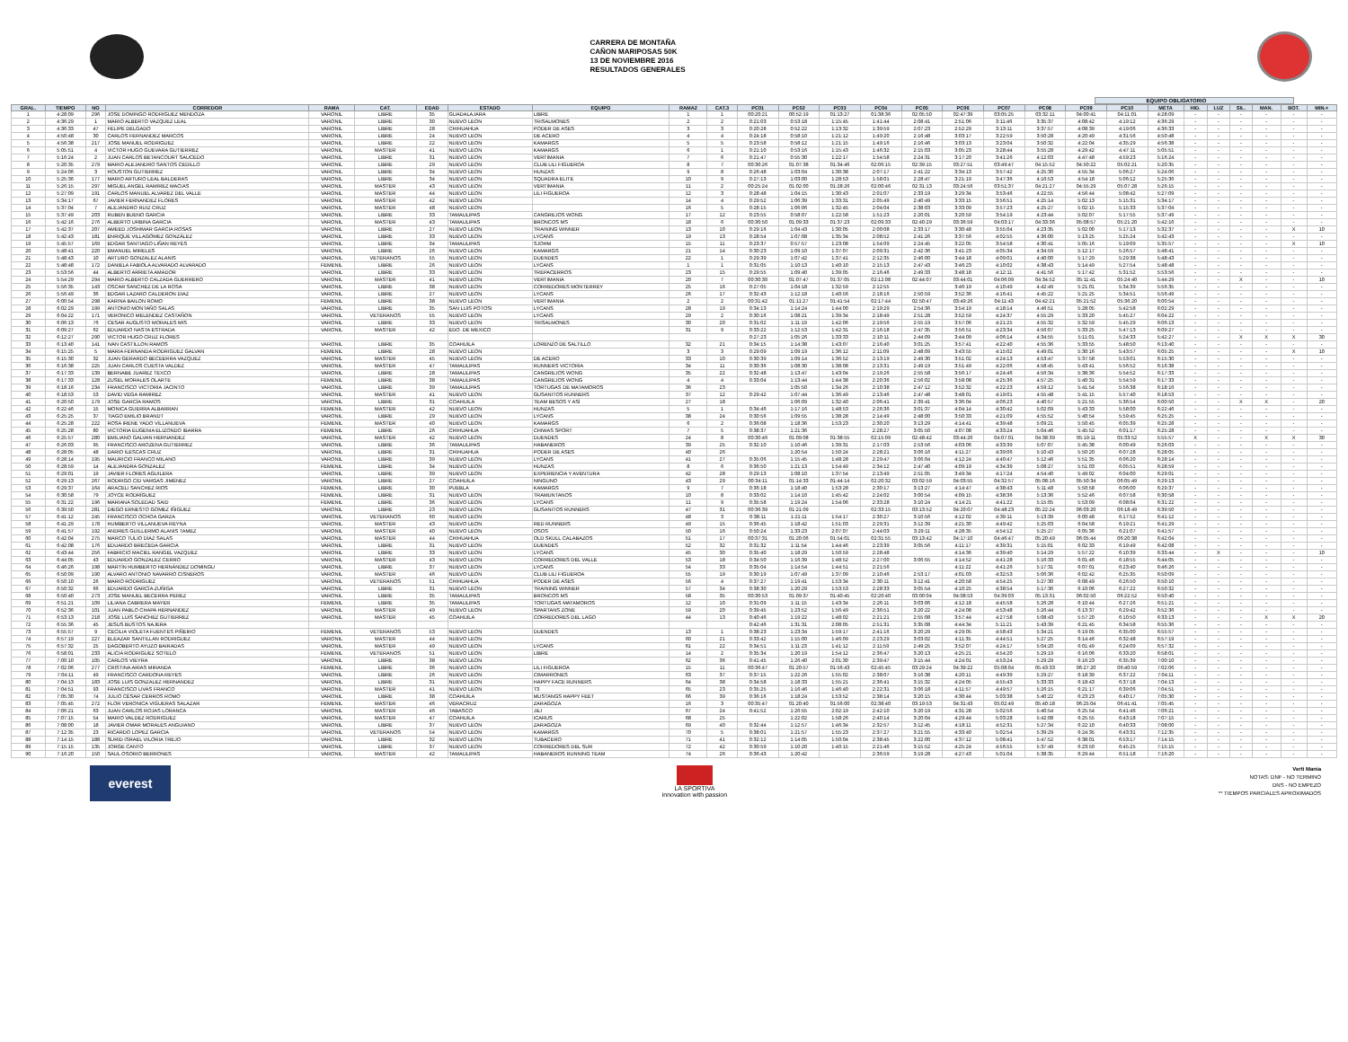CARRERA DE MONTAÑA
CAÑON MARIPOSAS 50K
13 DE NOVIEMBRE 2016
RESULTADOS GENERALES
EQUIPO OBLIGATORIO
| GRAL. | TIEMPO | NO | CORREDOR | RAMA | CAT. | EDAD | ESTADO | EQUIPO | RAMA2 | CAT.3 | PC01 | PC02 | PC03 | PC04 | PC05 | PC06 | PC07 | PC08 | PC09 | PC10 | META | HID. | LUZ | SIL. | MAN. | BOT. | MIN.+ |
| --- | --- | --- | --- | --- | --- | --- | --- | --- | --- | --- | --- | --- | --- | --- | --- | --- | --- | --- | --- | --- | --- | --- | --- | --- | --- | --- | --- |
| 1 | 4:28:09 | 296 | JOSE DOMINGO RODRIGUEZ MENDOZA | VARONIL | LIBRE | 35 | GUADALAJARA | LIBRE | 1 | 1 | 00:20:21 | 00:52:19 | 01:13:27 | 01:38:36 | 02:05:50 | 02:47:39 | 03:05:25 | 03:32:11 | 04:00:41 | 04:11:01 | 4:28:09 | - | - | - | - | - | - |
| 2 | 4:36:29 | 1 | MARIO ALBERTO VAZQUEZ LEAL | VARONIL | LIBRE | 30 | NUEVO LEON | TRISALMONES | 2 | 2 | 0:21:03 | 0:53:18 | 1:15:45 | 1:41:44 | 2:08:41 | 2:51:06 | 3:11:46 | 3:35:37 | 4:08:42 | 4:19:12 | 4:36:29 | - | - | - | - | - | - |
| 3 | 4:36:33 | 47 | FELIPE DELGADO | VARONIL | LIBRE | 28 | CHIHUAHUA | PODER DE ASES | 3 | 3 | 0:20:28 | 0:52:22 | 1:13:32 | 1:39:59 | 2:07:23 | 2:52:29 | 3:13:11 | 3:37:57 | 4:08:39 | 4:19:06 | 4:36:33 | - | - | - | - | - | - |
| 4 | 4:50:48 | 30 | CARLOS FERNANDEZ MARCOS | VARONIL | LIBRE | 24 | NUEVO LEON | DE ACERO | 4 | 4 | 0:24:18 | 0:58:10 | 1:21:12 | 1:49:20 | 2:16:48 | 3:03:17 | 3:22:59 | 3:50:28 | 4:20:49 | 4:31:56 | 4:50:48 | - | - | - | - | - | - |
| 5 | 4:56:38 | 217 | JOSE MANUEL RODRIGUEZ | VARONIL | LIBRE | 22 | NUEVO LEON | KAMARGS | 5 | 5 | 0:23:58 | 0:58:12 | 1:21:15 | 1:49:16 | 2:16:46 | 3:03:13 | 3:23:04 | 3:50:32 | 4:22:04 | 4:35:29 | 4:56:38 | - | - | - | - | - | - |
| 6 | 5:05:51 | 4 | VICTOR HUGO GUEVARA GUTIERREZ | VARONIL | MASTER | 41 | NUEVO LEON | KAMARGS | 6 | 1 | 0:21:10 | 0:53:16 | 1:15:43 | 1:46:32 | 2:15:03 | 3:05:23 | 3:28:44 | 3:55:28 | 4:29:42 | 4:47:11 | 5:05:51 | - | - | - | - | - | - |
| 7 | 5:16:24 | 2 | JUAN CARLOS BETANCOURT SAUCEDO | VARONIL | LIBRE | 31 | NUEVO LEON | VERTIMANIA | 7 | 6 | 0:21:47 | 0:55:30 | 1:22:17 | 1:54:58 | 2:24:31 | 3:17:20 | 3:41:26 | 4:12:03 | 4:47:48 | 4:59:23 | 5:16:24 | - | - | - | - | - | - |
| 8 | 5:20:35 | 279 | MARIO ALEJANDRO SANTOS CEDILLO | VARONIL | LIBRE | 29 | NUEVO LEON | CLUB LILI FIGUEROA | 8 | 7 | 00:30:26 | 01:07:38 | 01:34:46 | 02:06:15 | 02:39:15 | 03:27:51 | 03:49:47 | 04:15:52 | 04:50:22 | 05:02:21 | 5:20:35 | - | - | - | - | - | - |
| 9 | 5:24:06 | 3 | HOUSTON GUTIERREZ | VARONIL | LIBRE | 34 | NUEVO LEON | HUNZAS | 9 | 8 | 0:26:48 | 1:03:04 | 1:30:38 | 2:07:17 | 2:41:22 | 3:34:13 | 3:57:42 | 4:25:30 | 4:55:34 | 5:06:27 | 5:24:06 | - | - | - | - | - | - |
| 10 | 5:25:36 | 177 | MARIO ARTURO LEAL BALDERAS | VARONIL | LIBRE | 34 | NUEVO LEON | SQUADRA ELITE | 10 | 9 | 0:27:13 | 1:03:00 | 1:28:53 | 1:58:01 | 2:28:47 | 3:21:19 | 3:47:36 | 4:16:53 | 4:54:18 | 5:06:12 | 5:25:36 | - | - | - | - | - | - |
| 11 | 5:26:15 | 297 | MIGUEL ANGEL RAMIREZ MACIAS | VARONIL | MASTER | 43 | NUEVO LEON | VERTIMANIA | 11 | 2 | 00:25:24 | 01:02:00 | 01:28:26 | 02:00:46 | 02:31:13 | 03:24:56 | 03:51:37 | 04:21:27 | 04:55:29 | 05:07:28 | 5:26:15 | - | - | - | - | - | - |
| 12 | 5:27:09 | 191 | CARLOS MANUEL ALVAREZ DEL VALLE | VARONIL | MASTER | 44 | NUEVO LEON | LILI FIGUEROA | 12 | 3 | 0:28:48 | 1:04:15 | 1:30:43 | 2:01:07 | 2:33:19 | 3:29:34 | 3:53:46 | 4:22:55 | 4:56:44 | 5:08:42 | 5:27:09 | - | - | - | - | - | - |
| 13 | 5:34:17 | 67 | JAVIER FERNANDEZ FLORES | VARONIL | MASTER | 42 | NUEVO LEON | | 14 | 4 | 0:29:52 | 1:06:39 | 1:33:31 | 2:05:49 | 2:40:49 | 3:33:15 | 3:56:51 | 4:25:14 | 5:02:13 | 5:15:31 | 5:34:17 | - | - | - | - | - | - |
| 14 | 5:37:04 | 7 | ALEJANDRO RUIZ CRUZ | VARONIL | MASTER | 48 | NUEVO LEON | | 16 | 5 | 0:28:15 | 1:06:06 | 1:32:45 | 2:04:04 | 2:38:03 | 3:33:09 | 3:57:23 | 4:25:27 | 5:02:15 | 5:15:33 | 5:37:04 | - | - | - | - | - | - |
| 15 | 5:37:49 | 203 | RUBEN BUENO GARCIA | VARONIL | LIBRE | 33 | TAMAULIPAS | CANGREJOS WONG | 17 | 12 | 0:23:55 | 0:58:07 | 1:22:58 | 1:51:23 | 2:20:01 | 3:20:59 | 3:54:19 | 4:23:44 | 5:02:07 | 5:17:55 | 5:37:49 | - | - | - | - | - | - |
| 16 | 5:42:16 | 276 | ALBERTO URBINA GARCIA | VARONIL | MASTER | 43 | TAMAULIPAS | BRONCOS MS | 18 | 6 | 00:30:50 | 01:09:33 | 01:37:23 | 02:09:33 | 02:40:29 | 03:36:59 | 04:03:17 | 04:33:36 | 05:08:57 | 05:21:20 | 5:42:16 | - | - | - | - | - | - |
| 17 | 5:42:37 | 207 | AMEED JOSHIMAR GARCIA ROSAS | VARONIL | LIBRE | 27 | NUEVO LEON | TRAINING WINNER | 13 | 10 | 0:29:16 | 1:04:43 | 1:30:05 | 2:00:08 | 2:33:17 | 3:30:48 | 3:55:04 | 4:23:35 | 5:02:00 | 5:17:13 | 5:32:37 | - | - | - | - | X | 10 |
| 18 | 5:42:43 | 181 | ENRIQUE VILLAGÓMEZ GONZÁLEZ | VARONIL | LIBRE | 33 | NUEVO LEON | LYCANS | 19 | 13 | 0:28:54 | 1:07:08 | 1:35:34 | 2:08:52 | 2:41:26 | 3:37:56 | 4:02:55 | 4:36:00 | 5:13:25 | 5:25:24 | 5:42:43 | - | - | - | - | - | - |
| 19 | 5:45:57 | 169 | EDGAR SANTIAGO LIÑAN REYES | VARONIL | LIBRE | 34 | TAMAULIPAS | SJOHM | 15 | 11 | 0:23:37 | 0:57:57 | 1:23:08 | 1:54:09 | 2:24:45 | 3:22:05 | 3:54:58 | 4:30:41 | 5:05:16 | 5:19:09 | 5:35:57 | - | - | - | - | X | 10 |
| 20 | 5:48:41 | 220 | EMANUEL MIRELES | VARONIL | LIBRE | 26 | NUEVO LEON | KAMARGS | 21 | 14 | 0:30:23 | 1:09:10 | 1:37:07 | 2:09:31 | 2:42:36 | 3:41:23 | 4:05:34 | 4:34:59 | 5:12:17 | 5:26:57 | 5:48:41 | - | - | - | - | - | - |
| 21 | 5:48:43 | 10 | ARTURO GONZALEZ ALANIS | VARONIL | VETERANOS | 55 | NUEVO LEON | DUENDES | 22 | 1 | 0:29:39 | 1:07:42 | 1:37:41 | 2:12:35 | 2:46:00 | 3:44:18 | 4:09:01 | 4:40:00 | 5:17:29 | 5:29:38 | 5:48:43 | - | - | - | - | - | - |
| 22 | 5:48:48 | 172 | DANIELA FABIOLA ALVARADO ALVARADO | FEMENIL | LIBRE | 26 | NUEVO LEON | LYCANS | 1 | 1 | 0:31:05 | 1:10:13 | 1:40:10 | 2:15:13 | 2:47:43 | 3:46:23 | 4:10:02 | 4:38:43 | 5:14:49 | 5:27:54 | 5:48:48 | - | - | - | - | - | - |
| 23 | 5:53:56 | 44 | ALBERTO ARRIETA AMADOR | VARONIL | LIBRE | 33 | NUEVO LEON | TREPACERROS | 23 | 15 | 0:29:55 | 1:09:40 | 1:39:05 | 2:16:46 | 2:49:33 | 3:48:18 | 4:12:11 | 4:41:56 | 5:17:42 | 5:31:52 | 5:53:56 | - | - | - | - | - | - |
| 24 | 5:54:29 | 294 | MARIO ALBERTO CALZADA GUERRERO | VARONIL | MASTER | 41 | NUEVO LEON | VERTIMANIA | 20 | 7 | 00:30:30 | 01:07:47 | 01:37:05 | 02:12:08 | 02:44:07 | 03:44:01 | 04:06:09 | 04:34:52 | 05:11:41 | 05:24:40 | 5:44:29 | - | - | X | - | - | 10 |
| 25 | 5:56:35 | 143 | OSCAR SANCHEZ DE LA ROSA | VARONIL | LIBRE | 38 | NUEVO LEON | CORREDORES MONTERREY | 25 | 16 | 0:27:05 | 1:04:18 | 1:32:59 | 2:12:55 | | 3:46:19 | 4:10:49 | 4:42:49 | 5:21:01 | 5:34:39 | 5:56:35 | - | - | - | - | - | - |
| 26 | 5:56:49 | 36 | EDGAR LAZARO CALDERON DIAZ | VARONIL | LIBRE | 27 | NUEVO LEON | LYCANS | 26 | 17 | 0:32:43 | 1:12:18 | 1:40:56 | 2:18:16 | 2:50:59 | 3:52:36 | 4:16:41 | 4:45:22 | 5:21:25 | 5:34:51 | 5:56:49 | - | - | - | - | - | - |
| 27 | 6:00:54 | 298 | KARINA BAILON ROMO | FEMENIL | LIBRE | 38 | NUEVO LEON | VERTIMANIA | 2 | 2 | 00:31:42 | 01:11:27 | 01:41:54 | 02:17:44 | 02:50:47 | 03:49:26 | 04:11:43 | 04:42:21 | 05:21:52 | 05:36:20 | 6:00:54 | - | - | - | - | - | - |
| 28 | 6:02:29 | 199 | ANTONIO MONTAÑO SALAS | VARONIL | LIBRE | 35 | SAN LUIS POTOSI | LYCANS | 28 | 19 | 0:34:13 | 1:14:24 | 1:44:00 | 2:19:29 | 2:54:36 | 3:54:19 | 4:18:14 | 4:46:51 | 5:28:05 | 5:42:58 | 6:02:29 | - | - | - | - | - | - |
| 29 | 6:04:22 | 171 | VERONICO MELENDEZ CASTAÑON | VARONIL | VETERANOS | 55 | NUEVO LEON | LYCANS | 29 | 2 | 0:30:16 | 1:08:21 | 1:39:34 | 2:18:49 | 2:51:28 | 3:52:59 | 4:24:37 | 4:55:29 | 5:33:20 | 5:45:27 | 6:04:22 | - | - | - | - | - | - |
| 30 | 6:06:13 | 76 | CESAR AUGUSTO MORALES MIS | VARONIL | LIBRE | 33 | NUEVO LEON | TRISALMONES | 30 | 20 | 0:31:02 | 1:11:19 | 1:42:06 | 2:19:56 | 2:55:19 | 3:57:06 | 4:21:25 | 4:55:32 | 5:32:59 | 5:45:29 | 6:06:13 | - | - | - | - | - | - |
| 31 | 6:09:27 | 62 | EDUARDO NASTA ESTRADA | VARONIL | MASTER | 42 | EDO. DE MEXICO | | 31 | 9 | 0:33:22 | 1:12:53 | 1:42:31 | 2:16:18 | 2:47:35 | 3:56:51 | 4:23:34 | 4:56:07 | 5:33:25 | 5:47:13 | 6:09:27 | - | - | - | - | - | - |
| 32 | 6:12:27 | 290 | VICTOR HUGO CRUZ FLORES | | | | | | | | 0:27:23 | 1:05:26 | 1:33:33 | 2:10:11 | 2:44:09 | 3:44:09 | 4:06:14 | 4:34:55 | 5:11:01 | 5:24:33 | 5:42:27 | - | - | X | X | X | 30 |
| 33 | 6:13:40 | 141 | IVAN CASTILLON RAMOS | VARONIL | LIBRE | 35 | COAHUILA | LORENZO DE SALTILLO | 32 | 21 | 0:34:15 | 1:14:38 | 1:43:07 | 2:16:40 | 3:01:25 | 3:57:41 | 4:22:40 | 4:55:36 | 5:33:55 | 5:48:50 | 6:13:40 | - | - | - | - | - | - |
| 34 | 6:15:25 | 5 | MARIA FERNANDA RODRIGUEZ GALVAN | FEMENIL | LIBRE | 28 | NUEVO LEON | | 3 | 3 | 0:29:09 | 1:09:19 | 1:36:12 | 2:11:09 | 2:48:09 | 3:43:55 | 4:15:02 | 4:49:01 | 5:30:16 | 5:43:57 | 6:05:25 | - | - | - | - | X | 10 |
| 35 | 6:15:30 | 32 | JUAN GERARDO BECEERRA VAZQUEZ | VARONIL | MASTER | 45 | NUEVO LEON | DE ACERO | 33 | 10 | 0:30:39 | 1:09:14 | 1:36:52 | 2:13:19 | 2:49:30 | 3:51:02 | 4:24:13 | 4:53:47 | 5:37:58 | 5:53:01 | 6:15:30 | - | - | - | - | - | - |
| 36 | 6:16:38 | 225 | JUAN CARLOS CUESTA VALDEZ | VARONIL | MASTER | 47 | TAMAULIPAS | RUNNERS VICTORIA | 34 | 11 | 0:30:36 | 1:08:30 | 1:38:08 | 2:13:31 | 2:49:19 | 3:51:49 | 4:22:06 | 4:58:45 | 5:43:41 | 5:56:52 | 6:16:38 | - | - | - | - | - | - |
| 37 | 6:17:33 | 139 | BERNABE JUAREZ TEXCO | VARONIL | LIBRE | 28 | TAMAULIPAS | CANGREJOS WONG | 35 | 22 | 0:32:48 | 1:13:47 | 1:43:04 | 2:19:26 | 2:55:58 | 3:56:17 | 4:24:46 | 4:56:34 | 5:38:36 | 5:54:52 | 6:17:33 | - | - | - | - | - | - |
| 38 | 6:17:33 | 128 | ZUSEL MORALES OLARTE | FEMENIL | LIBRE | 38 | TAMAULIPAS | CANGREJOS WONG | 4 | 4 | 0:33:04 | 1:13:44 | 1:44:38 | 2:20:36 | 2:56:02 | 3:58:08 | 4:25:36 | 4:57:25 | 5:40:31 | 5:54:59 | 6:17:33 | - | - | - | - | - | - |
| 39 | 6:18:16 | 234 | FRANCISCO VICTORIA JACINTO | VARONIL | LIBRE | 39 | TAMAULIPAS | TORTUGAS DE MATAMOROS | 36 | 23 | | 1:05:50 | 1:34:26 | 2:10:38 | 2:47:12 | 3:52:32 | 4:22:23 | 4:59:12 | 5:41:54 | 5:56:38 | 6:18:16 | - | - | - | - | - | - |
| 40 | 6:18:53 | 53 | DAVID VEGA RAMIREZ | VARONIL | MASTER | 41 | NUEVO LEON | GUSANITOS RUNNERS | 37 | 12 | 0:29:42 | 1:07:44 | 1:36:49 | 2:13:46 | 2:47:48 | 3:48:01 | 4:19:01 | 4:55:48 | 5:41:15 | 5:57:40 | 6:18:53 | - | - | - | - | - | - |
| 41 | 6:20:50 | 179 | JOSE GARCÍA RAMOS | VARONIL | LIBRE | 31 | COAHUILA | TEAM BESOS Y ASÍ | 27 | 18 | | 1:06:09 | 1:32:40 | 2:06:41 | 2:39:41 | 3:36:04 | 4:06:23 | 4:40:57 | 5:21:55 | 5:36:54 | 6:00:50 | - | - | X | X | - | 20 |
| 42 | 6:22:46 | 15 | MONICA GUERRA ALBARRAN | FEMENIL | MASTER | 42 | NUEVO LEON | HUNZAS | 5 | 1 | 0:34:46 | 1:17:16 | 1:48:53 | 2:26:36 | 3:01:37 | 4:04:14 | 4:30:42 | 5:02:09 | 5:43:33 | 5:58:00 | 6:22:46 | - | - | - | - | - | - |
| 43 | 6:25:25 | 37 | TIAGO EMILIO BRANDT | VARONIL | LIBRE | 29 | NUEVO LEON | LYCANS | 38 | 24 | 0:30:56 | 1:09:55 | 1:38:28 | 2:14:49 | 2:48:00 | 3:50:33 | 4:21:09 | 4:55:52 | 5:40:54 | 5:59:45 | 6:25:25 | - | - | - | - | - | - |
| 44 | 6:25:28 | 222 | ROSA IRENE YADO VILLANUEVA | FEMENIL | MASTER | 40 | NUEVO LEON | KAMARGS | 6 | 2 | 0:36:08 | 1:18:36 | 1:53:23 | 2:30:20 | 3:13:29 | 4:14:41 | 4:39:48 | 5:09:21 | 5:50:45 | 6:05:39 | 6:25:28 | - | - | - | - | - | - |
| 45 | 6:25:28 | 80 | VICTORIA EUGENIA ELIZONDO IBARRA | FEMENIL | LIBRE | 26 | CHIHUAHUA | CHIWAS SPORT | 7 | 5 | 0:38:37 | 1:21:36 | | 2:28:27 | 3:05:50 | 4:07:08 | 4:33:24 | 5:04:46 | 5:45:52 | 6:01:17 | 6:25:28 | - | - | - | - | - | - |
| 46 | 6:25:57 | 280 | EMILIANO GALVAN HERNANDEZ | VARONIL | MASTER | 42 | NUEVO LEON | DUENDES | 24 | 8 | 00:30:46 | 01:09:08 | 01:38:55 | 02:15:09 | 02:48:42 | 03:44:26 | 04:07:01 | 04:38:39 | 05:19:11 | 05:33:52 | 5:55:57 | X | - | - | X | X | 30 |
| 47 | 6:26:03 | 95 | FRANCISCO AROZENA GUTIERREZ | VARONIL | LIBRE | 36 | TAMAULIPAS | HABANEROS | 39 | 25 | 0:32:10 | 1:10:46 | 1:39:31 | 2:17:03 | 2:53:56 | 4:03:06 | 4:33:39 | 5:07:07 | 5:45:38 | 6:00:49 | 6:26:03 | - | - | - | - | - | - |
| 48 | 6:28:05 | 48 | DARIO ILESCAS CRUZ | VARONIL | LIBRE | 31 | CHIHUAHUA | PODER DE ASES | 40 | 26 | | 1:20:54 | 1:50:24 | 2:28:21 | 3:06:16 | 4:11:27 | 4:39:06 | 5:10:43 | 5:50:20 | 6:07:28 | 6:28:05 | - | - | - | - | - | - |
| 49 | 6:28:14 | 195 | MAURICIO FRANCO MILANO | VARONIL | LIBRE | 39 | NUEVO LEON | LYCANS | 41 | 27 | 0:35:06 | 1:15:45 | 1:48:28 | 2:29:47 | 3:06:04 | 4:12:24 | 4:40:47 | 5:12:46 | 5:51:35 | 6:06:20 | 6:28:14 | - | - | - | - | - | - |
| 50 | 6:28:59 | 14 | ALEJANDRA GONZALEZ | FEMENIL | LIBRE | 34 | NUEVO LEON | HUNZAS | 8 | 6 | 0:36:50 | 1:21:13 | 1:54:49 | 2:34:12 | 2:47:40 | 4:09:19 | 4:34:39 | 5:08:27 | 5:51:03 | 6:05:51 | 6:28:59 | - | - | - | - | - | - |
| 51 | 6:29:01 | 19 | JAVIER FLORES AGUILERA | VARONIL | LIBRE | 39 | NUEVO LEON | EXPERIENCIA Y AVENTURA | 42 | 28 | 0:29:13 | 1:08:10 | 1:37:54 | 2:13:49 | 2:51:05 | 3:49:34 | 4:17:24 | 4:54:40 | 5:49:02 | 6:04:00 | 6:29:01 | - | - | - | - | - | - |
| 52 | 6:29:13 | 267 | RODRIGO CID VARGAS JIMÉNEZ | VARONIL | LIBRE | 27 | COAHUILA | NINGUNO | 43 | 29 | 00:34:11 | 01:14:33 | 01:44:14 | 02:20:32 | 03:02:59 | 04:03:55 | 04:32:57 | 05:08:16 | 05:50:34 | 06:05:49 | 6:29:13 | - | - | - | - | - | - |
| 53 | 6:29:37 | 164 | ARACELI SANCHEZ RIOS | FEMENIL | LIBRE | 30 | PUEBLA | KAMARGS | 9 | 7 | 0:36:18 | 1:18:40 | 1:53:28 | 2:30:17 | 3:13:27 | 4:14:47 | 4:38:43 | 5:11:48 | 5:50:58 | 6:06:00 | 6:29:37 | - | - | - | - | - | - |
| 54 | 6:30:58 | 79 | JOYCE RODRÍGUEZ | FEMENIL | LIBRE | 31 | NUEVO LEON | TRAMUNTANOS | 10 | 8 | 0:33:02 | 1:14:10 | 1:45:42 | 2:24:02 | 3:00:54 | 4:09:15 | 4:38:36 | 5:13:36 | 5:52:46 | 6:07:58 | 6:30:58 | - | - | - | - | - | - |
| 55 | 6:31:22 | 196 | MARIANA SOLEDAD SAID | FEMENIL | LIBRE | 36 | NUEVO LEON | LYCANS | 11 | 9 | 0:35:58 | 1:19:24 | 1:54:06 | 2:33:28 | 3:10:24 | 4:14:21 | 4:41:22 | 5:15:05 | 5:53:09 | 6:08:04 | 6:31:22 | - | - | - | - | - | - |
| 56 | 6:39:50 | 281 | DIEGO ERNESTO GOMEZ IÑIGUEZ | VARONIL | LIBRE | 23 | NUEVO LEON | GUSANITOS RUNNERS | 47 | 31 | 00:36:39 | 01:21:09 | | 02:33:15 | 03:13:52 | 04:20:07 | 04:48:23 | 05:22:24 | 06:03:20 | 06:18:49 | 6:39:50 | - | - | - | - | - | - |
| 57 | 6:41:12 | 245 | FRANCISCO OCHOA GARZA | VARONIL | VETERANOS | 60 | NUEVO LEON | | 48 | 3 | 0:38:11 | 1:21:11 | 1:54:17 | 2:30:27 | 3:10:56 | 4:12:02 | 4:39:11 | 5:13:39 | 6:00:48 | 6:17:52 | 6:41:12 | - | - | - | - | - | - |
| 58 | 6:41:29 | 178 | HUMBERTO VILLANUEVA REYNA | VARONIL | MASTER | 43 | NUEVO LEON | RED RUNNERS | 49 | 15 | 0:36:45 | 1:18:42 | 1:51:03 | 2:29:31 | 3:12:39 | 4:21:30 | 4:49:42 | 5:25:03 | 6:04:58 | 6:19:21 | 6:41:29 | - | - | - | - | - | - |
| 59 | 6:41:57 | 192 | ANDRES GUILLERMO ALANIS TAMEZ | VARONIL | MASTER | 40 | NUEVO LEON | OSOS | 50 | 16 | 0:50:24 | 1:33:23 | 2:07:07 | 2:44:03 | 3:29:11 | 4:28:35 | 4:54:12 | 5:25:27 | 6:05:36 | 6:21:07 | 6:41:57 | - | - | - | - | - | - |
| 60 | 6:42:04 | 275 | MARCO TULIO DIAZ SALAS | VARONIL | MASTER | 44 | CHIHUAHUA | OLD SKULL CALABAZOS | 51 | 17 | 00:37:31 | 01:20:06 | 01:54:01 | 02:31:55 | 03:13:42 | 04:17:10 | 04:46:47 | 05:20:49 | 06:05:44 | 06:20:38 | 6:42:04 | - | - | - | - | - | - |
| 61 | 6:42:08 | 176 | EDUARDO BRECEDA GARCIA | VARONIL | LIBRE | 31 | NUEVO LEON | DUENDES | 52 | 32 | 0:31:32 | 1:11:54 | 1:44:46 | 2:23:39 | 3:05:56 | 4:11:17 | 4:39:31 | 5:15:01 | 6:02:33 | 6:19:49 | 6:42:08 | - | - | - | - | - | - |
| 62 | 6:43:44 | 256 | FABRICIO MACIEL RANGEL VAZQUEZ | VARONIL | LIBRE | 33 | NUEVO LEON | LYCANS | 45 | 30 | 0:35:40 | 1:18:29 | 1:50:59 | 2:28:48 | | 4:14:36 | 4:39:40 | 5:14:29 | 5:57:22 | 6:10:39 | 6:33:44 | - | X | - | - | - | 10 |
| 63 | 6:44:05 | 43 | EDUARDO GONZALEZ CERRO | VARONIL | MASTER | 43 | NUEVO LEON | CORREDORES DEL VALLE | 53 | 18 | 0:34:50 | 1:16:39 | 1:48:52 | 2:27:00 | 3:06:55 | 4:14:52 | 4:41:28 | 5:16:33 | 6:01:46 | 6:18:55 | 6:44:05 | - | - | - | - | - | - |
| 64 | 6:46:26 | 198 | MARTÍN HUMBERTO HERNÁNDEZ DOMINGU | VARONIL | LIBRE | 37 | NUEVO LEON | LYCANS | 54 | 33 | 0:35:04 | 1:14:54 | 1:44:51 | 2:21:56 | | 4:11:22 | 4:41:26 | 5:17:31 | 6:07:01 | 6:23:40 | 6:46:26 | - | - | - | - | - | - |
| 65 | 6:50:09 | 190 | ALVARO ANTONIO NAVARRO CISNEROS | VARONIL | MASTER | 46 | NUEVO LEON | CLUB LILI FIGUEROA | 55 | 19 | 0:30:19 | 1:07:49 | 1:37:09 | 2:10:46 | 2:53:17 | 4:01:03 | 4:32:53 | 5:06:36 | 6:02:42 | 6:25:35 | 6:50:09 | - | - | - | - | - | - |
| 66 | 6:50:10 | 26 | MARIO RODRIGUEZ | VARONIL | VETERANOS | 51 | CHIHUAHUA | PODER DE ASES | 56 | 4 | 0:37:27 | 1:19:41 | 1:53:34 | 2:30:11 | 3:12:41 | 4:20:58 | 4:54:25 | 5:27:30 | 6:08:49 | 6:26:50 | 6:50:10 | - | - | - | - | - | - |
| 67 | 6:50:32 | 66 | EDUARDO GARCÍA ZUÑIGA | VARONIL | LIBRE | 31 | NUEVO LEON | TRAINING WINNER | 57 | 34 | 0:38:30 | 1:20:29 | 1:53:53 | 2:28:33 | 3:05:54 | 4:10:25 | 4:38:54 | 5:17:36 | 6:10:06 | 6:27:22 | 6:50:32 | - | - | - | - | - | - |
| 68 | 6:50:40 | 273 | JOSE MANUEL BECERRA PEREZ | VARONIL | LIBRE | 35 | TAMAULIPAS | BRONCOS MS | 58 | 35 | 00:30:53 | 01:09:37 | 01:40:45 | 02:20:40 | 03:00:04 | 04:08:53 | 04:39:03 | 05:13:31 | 06:02:50 | 06:22:52 | 6:50:40 | - | - | - | - | - | - |
| 69 | 6:51:21 | 109 | LILIANA CABRERA MAYER | FEMENIL | LIBRE | 35 | TAMAULIPAS | TORTUGAS MATAMOROS | 12 | 10 | 0:31:09 | 1:11:15 | 1:43:34 | 2:26:11 | 3:03:06 | 4:12:18 | 4:45:58 | 5:26:28 | 6:10:44 | 6:27:26 | 6:51:21 | - | - | - | - | - | - |
| 70 | 6:52:36 | 101 | JUAN PABLO CHAPA HERNANDEZ | VARONIL | MASTER | 49 | NUEVO LEON | SPARTANS ZONE | 59 | 20 | 0:39:45 | 1:23:52 | 1:56:49 | 2:36:51 | 3:20:22 | 4:24:08 | 4:53:48 | 5:26:44 | 6:13:37 | 6:29:42 | 6:52:36 | - | - | - | - | - | - |
| 71 | 6:53:13 | 218 | JOSE LUIS SANCHEZ GUTIERREZ | VARONIL | MASTER | 45 | COAHUILA | CORREDORES DEL LAGO | 44 | 13 | 0:40:46 | 1:19:22 | 1:48:02 | 2:21:21 | 2:55:08 | 3:57:44 | 4:27:58 | 5:08:43 | 5:57:20 | 6:10:50 | 6:33:13 | - | - | - | X | X | 20 |
| 72 | 6:55:36 | 45 | JESUS BUSTOS NAJERA | | | | | | | | 0:42:46 | 1:31:31 | 2:08:05 | 2:51:31 | 3:35:08 | 4:44:34 | 5:11:21 | 5:43:39 | 6:21:45 | 6:34:58 | 6:55:36 | - | - | - | - | - | - |
| 73 | 6:55:57 | 9 | CECILIA VIOLETA FUENTES PIÑEIRO | FEMENIL | VETERANOS | 53 | NUEVO LEON | DUENDES | 13 | 1 | 0:38:23 | 1:23:34 | 1:59:17 | 2:41:16 | 3:20:29 | 4:29:05 | 4:58:43 | 5:34:21 | 6:19:05 | 6:35:00 | 6:55:57 | - | - | - | - | - | - |
| 74 | 6:57:19 | 227 | ELEAZAR SANTILLAN RODRIGUEZ | VARONIL | MASTER | 44 | NUEVO LEON | | 60 | 21 | 0:33:42 | 1:15:00 | 1:46:09 | 2:23:29 | 3:03:02 | 4:11:35 | 4:44:51 | 5:27:25 | 6:14:46 | 6:32:48 | 6:57:19 | - | - | - | - | - | - |
| 75 | 6:57:32 | 25 | DAGOBERTO AYUZO BAIRADAS | VARONIL | MASTER | 49 | NUEVO LEON | LYCANS | 61 | 22 | 0:34:51 | 1:11:23 | 1:41:12 | 2:11:59 | 2:49:25 | 3:52:07 | 4:24:17 | 5:04:20 | 6:01:49 | 6:24:09 | 6:57:32 | - | - | - | - | - | - |
| 76 | 6:58:01 | 233 | ALICIA RODRIGUEZ SOTELO | FEMENIL | VETERANOS | 51 | NUEVO LEON | LIBRE | 14 | 2 | 0:35:34 | 1:20:19 | 1:54:12 | 2:36:47 | 3:20:13 | 4:25:21 | 4:54:20 | 5:29:19 | 6:16:06 | 6:33:20 | 6:58:01 | - | - | - | - | - | - |
| 77 | 7:00:10 | 105 | CARLOS VIEYRA | VARONIL | LIBRE | 38 | NUEVO LEON | | 62 | 36 | 0:41:45 | 1:26:40 | 2:01:30 | 2:39:47 | 3:15:44 | 4:24:01 | 4:53:24 | 5:29:29 | 6:16:23 | 6:35:39 | 7:00:10 | - | - | - | - | - | - |
| 78 | 7:02:06 | 277 | CRISTINA ARIAS MIRANDA | FEMENIL | LIBRE | 36 | NUEVO LEON | LILI FIGUEROA | 15 | 11 | 00:36:47 | 01:20:57 | 01:56:43 | 02:45:45 | 03:29:24 | 04:39:22 | 05:08:04 | 05:43:33 | 06:27:20 | 06:40:59 | 7:02:06 | - | - | - | - | - | - |
| 79 | 7:04:11 | 49 | FRANCISCO CARDONA REYES | VARONIL | LIBRE | 26 | NUEVO LEON | CIMARRONES | 63 | 37 | 0:37:15 | 1:22:26 | 1:55:02 | 2:38:07 | 3:16:38 | 4:20:11 | 4:49:39 | 5:29:27 | 6:18:39 | 6:37:22 | 7:04:11 | - | - | - | - | - | - |
| 80 | 7:04:13 | 183 | JOSE LUIS GONZALEZ HERNANDEZ | VARONIL | LIBRE | 31 | NUEVO LEON | HAPPY FACE RUNNERS | 64 | 38 | 0:34:58 | 1:18:33 | 1:55:21 | 2:36:41 | 3:15:32 | 4:24:05 | 4:55:43 | 5:33:33 | 6:18:43 | 6:37:18 | 7:04:13 | - | - | - | - | - | - |
| 81 | 7:04:51 | 93 | FRANCISCO LIVAS FRANCO | VARONIL | MASTER | 41 | NUEVO LEON | T3 | 65 | 23 | 0:35:25 | 1:16:46 | 1:46:40 | 2:22:31 | 3:06:18 | 4:11:57 | 4:49:57 | 5:26:15 | 6:21:17 | 6:39:06 | 7:04:51 | - | - | - | - | - | - |
| 82 | 7:05:30 | 74 | JULIO CÉSAR CERROS ROMO | VARONIL | LIBRE | 38 | COAHUILA | MUSTANGS HAPPY FEET | 66 | 39 | 0:36:16 | 1:18:24 | 1:53:52 | 2:38:14 | 3:20:15 | 4:30:44 | 5:03:38 | 5:40:22 | 6:23:23 | 6:40:17 | 7:05:30 | - | - | - | - | - | - |
| 83 | 7:05:45 | 272 | FLOR VERONICA VIGUERAS SALAZAR | FEMENIL | MASTER | 46 | VERACRUZ | ZARAGOZA | 16 | 3 | 00:35:47 | 01:20:40 | 01:56:00 | 02:38:40 | 03:19:53 | 04:31:43 | 05:02:49 | 05:40:18 | 06:25:04 | 06:41:41 | 7:05:45 | - | - | - | - | - | - |
| 84 | 7:06:21 | 63 | JUAN CARLOS ROJAS LORANCA | VARONIL | MASTER | 46 | TABASCO | J&J | 67 | 24 | 0:41:52 | 1:26:55 | 2:02:19 | 2:42:10 | 3:20:19 | 4:31:28 | 5:02:56 | 5:40:54 | 6:25:54 | 6:41:46 | 7:06:21 | - | - | - | - | - | - |
| 85 | 7:07:15 | 54 | MARIO VALDEZ RODRIGUEZ | VARONIL | MASTER | 47 | COAHUILA | ICARUS | 68 | 25 | | 1:22:02 | 1:58:26 | 2:40:14 | 3:20:04 | 4:29:44 | 5:03:28 | 5:42:08 | 6:25:55 | 6:43:18 | 7:07:15 | - | - | - | - | - | - |
| 86 | 7:08:00 | 18 | JAVIER OMAR MORALES ANGUIANO | VARONIL | LIBRE | 37 | NUEVO LEON | ZARAGOZA | 69 | 40 | 0:32:44 | 1:12:57 | 1:46:34 | 2:32:57 | 3:12:45 | 4:18:11 | 4:52:31 | 5:27:34 | 6:22:10 | 6:40:33 | 7:08:00 | - | - | - | - | - | - |
| 87 | 7:12:35 | 23 | RICARDO LOPEZ GARCIA | VARONIL | VETERANOS | 54 | NUEVO LEON | KAMARGS | 70 | 5 | 0:38:01 | 1:21:57 | 1:55:23 | 2:37:27 | 3:21:55 | 4:33:40 | 5:02:54 | 5:39:29 | 6:24:35 | 6:43:31 | 7:12:35 | - | - | - | - | - | - |
| 88 | 7:14:15 | 188 | SURID ISRAEL VILORIA TREJO | VARONIL | LIBRE | 32 | NUEVO LEON | TUBACERO | 71 | 41 | 0:32:12 | 1:14:05 | 1:50:04 | 2:38:45 | 3:22:00 | 4:37:12 | 5:08:41 | 5:47:52 | 6:38:01 | 6:53:17 | 7:14:15 | - | - | - | - | - | - |
| 89 | 7:15:15 | 135 | JORGE CANTO | VARONIL | LIBRE | 37 | NUEVO LEON | CORREDORES DEL SUR | 72 | 42 | 0:30:59 | 1:10:20 | 1:40:15 | 2:21:46 | 3:15:52 | 4:25:24 | 4:56:55 | 5:37:49 | 6:23:50 | 6:45:25 | 7:15:15 | - | - | - | - | - | - |
| 90 | 7:16:20 | 150 | SAUL OSORIO BERRONES | VARONIL | MASTER | 42 | TAMAULIPAS | HABANEROS RUNNING TEAM | 74 | 26 | 0:36:43 | 1:20:42 | | 2:36:59 | 3:19:28 | 4:27:43 | 5:01:04 | 5:38:35 | 6:29:44 | 6:51:18 | 7:16:20 | - | - | - | - | - | - |
everest
LA SPORTIVA
innovation with passion
Verti Mania
NOTAS: DNF - NO TERMINO
DNS - NO EMPEZO
** TIEMPOS PARCIALES APROXIMADOS